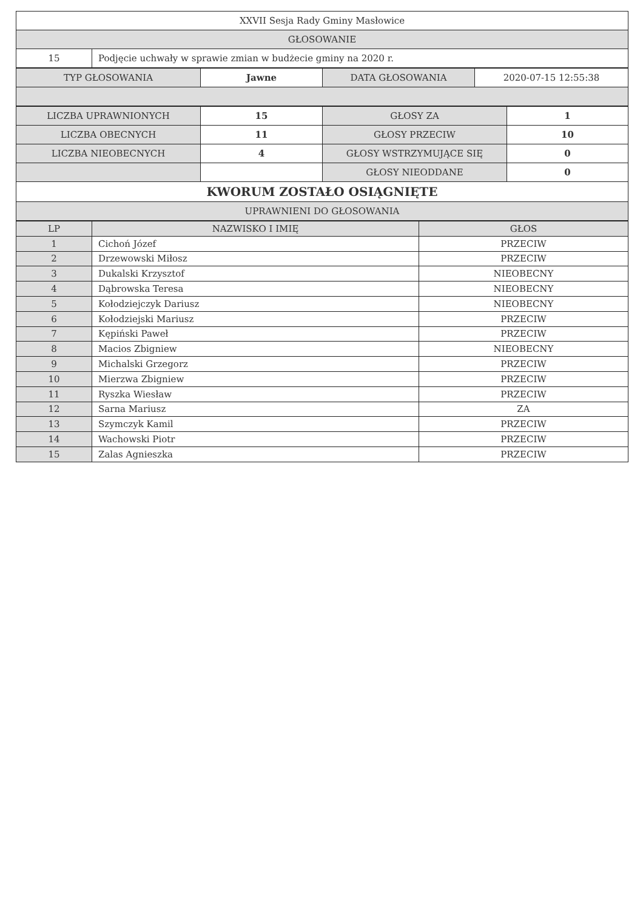| XXVII Sesja Rady Gminy Masłowice | |
| GŁOSOWANIE | |
| 15 | Podjęcie uchwały w sprawie zmian w budżecie gminy na 2020 r. |
| TYP GŁOSOWANIA | Jawne | DATA GŁOSOWANIA | 2020-07-15 12:55:38 |
| LICZBA UPRAWNIONYCH | 15 | GŁOSY ZA | 1 |
| LICZBA OBECNYCH | 11 | GŁOSY PRZECIW | 10 |
| LICZBA NIEOBECNYCH | 4 | GŁOSY WSTRZYMUJĄCE SIĘ | 0 |
| | | GŁOSY NIEODDANE | 0 |
| KWORUM ZOSTAŁO OSIĄGNIĘTE | | | |
| UPRAWNIENI DO GŁOSOWANIA | | | |
| LP | NAZWISKO I IMIĘ | GŁOS |
| --- | --- | --- |
| 1 | Cichoń Józef | PRZECIW |
| 2 | Drzewowski Miłosz | PRZECIW |
| 3 | Dukalski Krzysztof | NIEOBECNY |
| 4 | Dąbrowska Teresa | NIEOBECNY |
| 5 | Kołodziejczyk Dariusz | NIEOBECNY |
| 6 | Kołodziejski Mariusz | PRZECIW |
| 7 | Kępiński Paweł | PRZECIW |
| 8 | Macios Zbigniew | NIEOBECNY |
| 9 | Michalski Grzegorz | PRZECIW |
| 10 | Mierzwa Zbigniew | PRZECIW |
| 11 | Ryszka Wiesław | PRZECIW |
| 12 | Sarna Mariusz | ZA |
| 13 | Szymczyk Kamil | PRZECIW |
| 14 | Wachowski Piotr | PRZECIW |
| 15 | Zalas Agnieszka | PRZECIW |